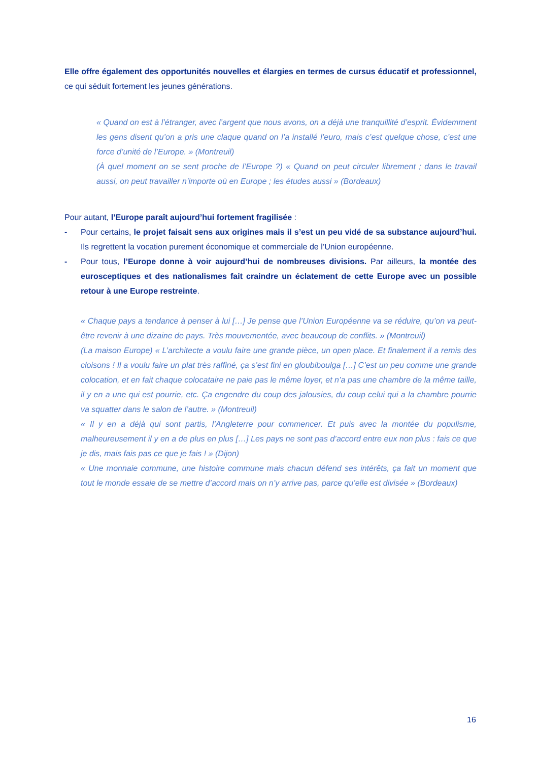Elle offre également des opportunités nouvelles et élargies en termes de cursus éducatif et professionnel, ce qui séduit fortement les jeunes générations.
« Quand on est à l’étranger, avec l’argent que nous avons, on a déjà une tranquillité d’esprit. Évidemment les gens disent qu’on a pris une claque quand on l’a installé l’euro, mais c’est quelque chose, c’est une force d’unité de l’Europe. » (Montreuil)
(À quel moment on se sent proche de l’Europe ?) « Quand on peut circuler librement ; dans le travail aussi, on peut travailler n’importe où en Europe ; les études aussi » (Bordeaux)
Pour autant, l’Europe paraît aujourd’hui fortement fragilisée :
- Pour certains, le projet faisait sens aux origines mais il s’est un peu vidé de sa substance aujourd’hui. Ils regrettent la vocation purement économique et commerciale de l’Union européenne.
- Pour tous, l’Europe donne à voir aujourd’hui de nombreuses divisions. Par ailleurs, la montée des eurosceptiques et des nationalismes fait craindre un éclatement de cette Europe avec un possible retour à une Europe restreinte.
« Chaque pays a tendance à penser à lui […] Je pense que l’Union Européenne va se réduire, qu’on va peut-être revenir à une dizaine de pays. Très mouvementée, avec beaucoup de conflits. » (Montreuil)
(La maison Europe) « L’architecte a voulu faire une grande pièce, un open place. Et finalement il a remis des cloisons ! Il a voulu faire un plat très raffiné, ça s’est fini en gloubiboulga […] C’est un peu comme une grande colocation, et en fait chaque colocataire ne paie pas le même loyer, et n’a pas une chambre de la même taille, il y en a une qui est pourrie, etc. Ça engendre du coup des jalousies, du coup celui qui a la chambre pourrie va squatter dans le salon de l’autre. » (Montreuil)
« Il y en a déjà qui sont partis, l’Angleterre pour commencer. Et puis avec la montée du populisme, malheureusement il y en a de plus en plus […] Les pays ne sont pas d’accord entre eux non plus : fais ce que je dis, mais fais pas ce que je fais ! » (Dijon)
« Une monnaie commune, une histoire commune mais chacun défend ses intérêts, ça fait un moment que tout le monde essaie de se mettre d’accord mais on n’y arrive pas, parce qu’elle est divisée » (Bordeaux)
16